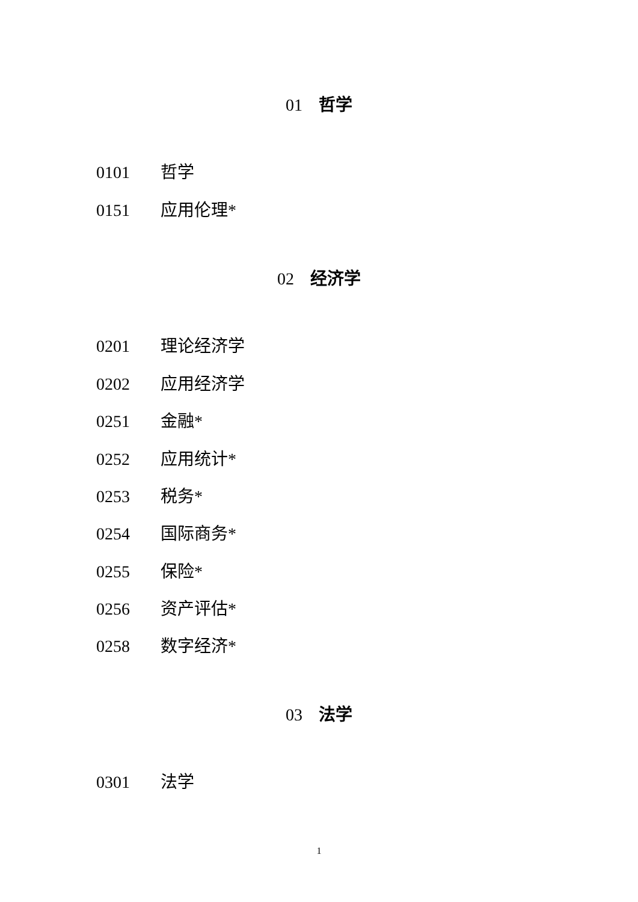01 哲学
0101 哲学
0151 应用伦理*
02 经济学
0201 理论经济学
0202 应用经济学
0251 金融*
0252 应用统计*
0253 税务*
0254 国际商务*
0255 保险*
0256 资产评估*
0258 数字经济*
03 法学
0301 法学
1